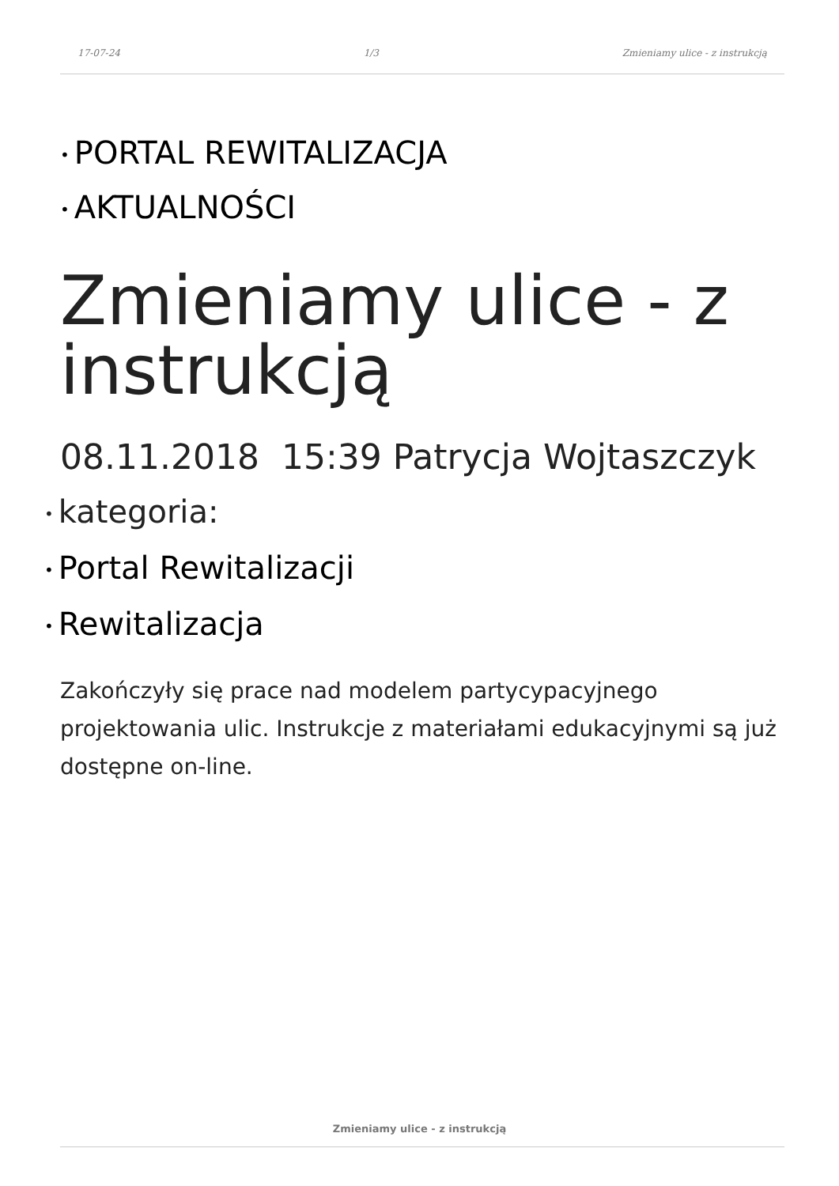17-07-24 1/3 Zmieniamy ulice - z instrukcją
• PORTAL REWITALIZACJA
• AKTUALNOŚCI
Zmieniamy ulice - z instrukcją
08.11.2018 15:39 Patrycja Wojtaszczyk
• kategoria:
• Portal Rewitalizacji
• Rewitalizacja
Zakończyły się prace nad modelem partycypacyjnego projektowania ulic. Instrukcje z materiałami edukacyjnymi są już dostępne on-line.
Zmieniamy ulice - z instrukcją